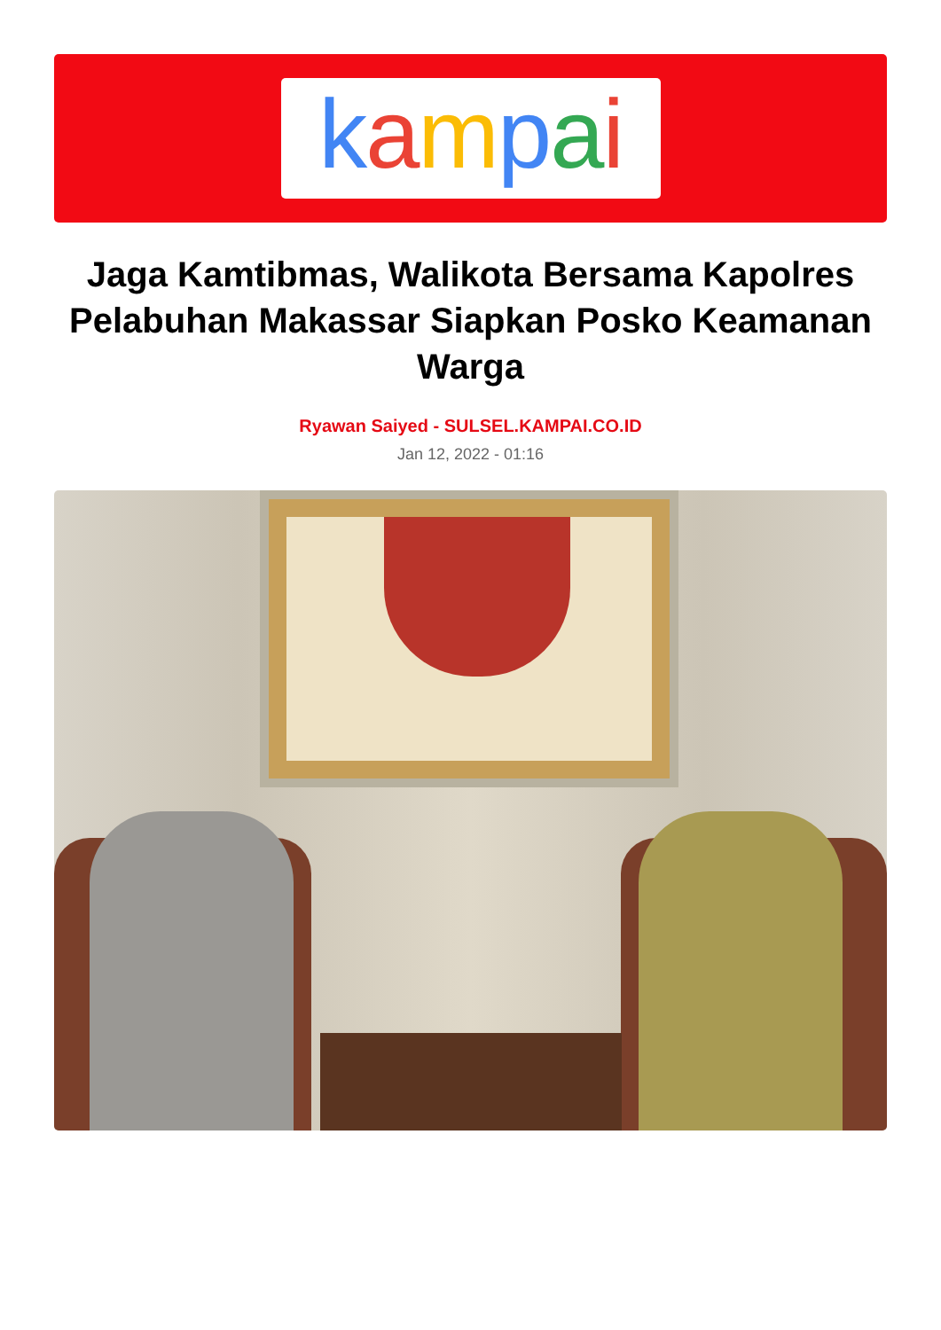kampai
Jaga Kamtibmas, Walikota Bersama Kapolres Pelabuhan Makassar Siapkan Posko Keamanan Warga
Ryawan Saiyed - SULSEL.KAMPAI.CO.ID
Jan 12, 2022 - 01:16